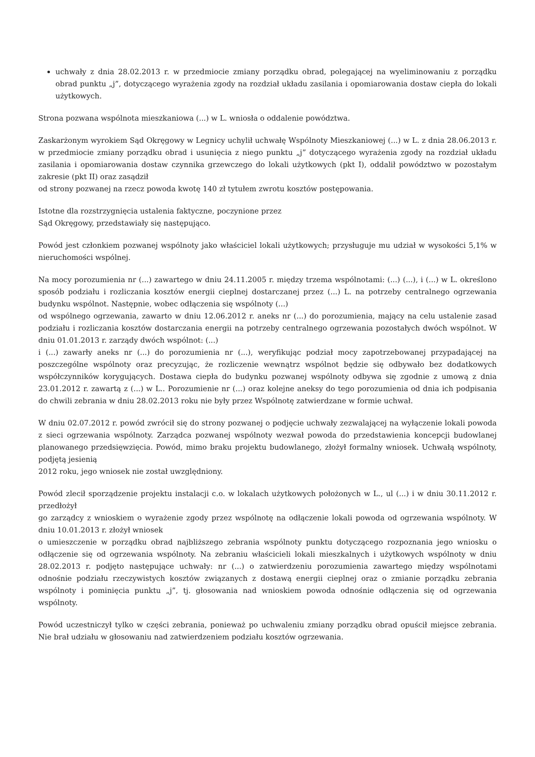uchwały z dnia 28.02.2013 r. w przedmiocie zmiany porządku obrad, polegającej na wyeliminowaniu z porządku obrad punktu „j”, dotyczącego wyrażenia zgody na rozdział układu zasilania i opomiarowania dostaw ciepła do lokali użytkowych.
Strona pozwana wspólnota mieszkaniowa (...) w L. wniosła o oddalenie powództwa.
Zaskarżonym wyrokiem Sąd Okręgowy w Legnicy uchylił uchwałę Wspólnoty Mieszkaniowej (...) w L. z dnia 28.06.2013 r. w przedmiocie zmiany porządku obrad i usunięcia z niego punktu „j” dotyczącego wyrażenia zgody na rozdział układu zasilania i opomiarowania dostaw czynnika grzewczego do lokali użytkowych (pkt I), oddalił powództwo w pozostałym zakresie (pkt II) oraz zasądził
od strony pozwanej na rzecz powoda kwotę 140 zł tytułem zwrotu kosztów postępowania.
Istotne dla rozstrzygnięcia ustalenia faktyczne, poczynione przez
Sąd Okręgowy, przedstawiały się następująco.
Powód jest członkiem pozwanej wspólnoty jako właściciel lokali użytkowych; przysługuje mu udział w wysokości 5,1% w nieruchomości wspólnej.
Na mocy porozumienia nr (...) zawartego w dniu 24.11.2005 r. między trzema wspólnotami: (...) (...), i (...) w L. określono sposób podziału i rozliczania kosztów energii cieplnej dostarczanej przez (...) L. na potrzeby centralnego ogrzewania budynku wspólnot. Następnie, wobec odłączenia się wspólnoty (...)
od wspólnego ogrzewania, zawarto w dniu 12.06.2012 r. aneks nr (...) do porozumienia, mający na celu ustalenie zasad podziału i rozliczania kosztów dostarczania energii na potrzeby centralnego ogrzewania pozostałych dwóch wspólnot. W dniu 01.01.2013 r. zarządy dwóch wspólnot: (...)
i (...) zawarły aneks nr (...) do porozumienia nr (...), weryfikując podział mocy zapotrzebowanej przypadającej na poszczególne wspólnoty oraz precyzując, że rozliczenie wewnątrz wspólnot będzie się odbywało bez dodatkowych współczynników korygujących. Dostawa ciepła do budynku pozwanej wspólnoty odbywa się zgodnie z umową z dnia 23.01.2012 r. zawartą z (...) w L.. Porozumienie nr (...) oraz kolejne aneksy do tego porozumienia od dnia ich podpisania do chwili zebrania w dniu 28.02.2013 roku nie były przez Wspólnotę zatwierdzane w formie uchwał.
W dniu 02.07.2012 r. powód zwrócił się do strony pozwanej o podjęcie uchwały zezwalającej na wyłączenie lokali powoda z sieci ogrzewania wspólnoty. Zarządca pozwanej wspólnoty wezwał powoda do przedstawienia koncepcji budowlanej planowanego przedsięwzięcia. Powód, mimo braku projektu budowlanego, złożył formalny wniosek. Uchwałą wspólnoty, podjętą jesienią
2012 roku, jego wniosek nie został uwzględniony.
Powód zlecił sporządzenie projektu instalacji c.o. w lokalach użytkowych położonych w L., ul (...) i w dniu 30.11.2012 r. przedłożył
go zarządcy z wnioskiem o wyrażenie zgody przez wspólnotę na odłączenie lokali powoda od ogrzewania wspólnoty. W dniu 10.01.2013 r. złożył wniosek
o umieszczenie w porządku obrad najbliższego zebrania wspólnoty punktu dotyczącego rozpoznania jego wniosku o odłączenie się od ogrzewania wspólnoty. Na zebraniu właścicieli lokali mieszkalnych i użytkowych wspólnoty w dniu 28.02.2013 r. podjęto następujące uchwały: nr (...) o zatwierdzeniu porozumienia zawartego między wspólnotami odnośnie podziału rzeczywistych kosztów związanych z dostawą energii cieplnej oraz o zmianie porządku zebrania wspólnoty i pominięcia punktu „j”, tj. głosowania nad wnioskiem powoda odnośnie odłączenia się od ogrzewania wspólnoty.
Powód uczestniczył tylko w części zebrania, ponieważ po uchwaleniu zmiany porządku obrad opuścił miejsce zebrania. Nie brał udziału w głosowaniu nad zatwierdzeniem podziału kosztów ogrzewania.